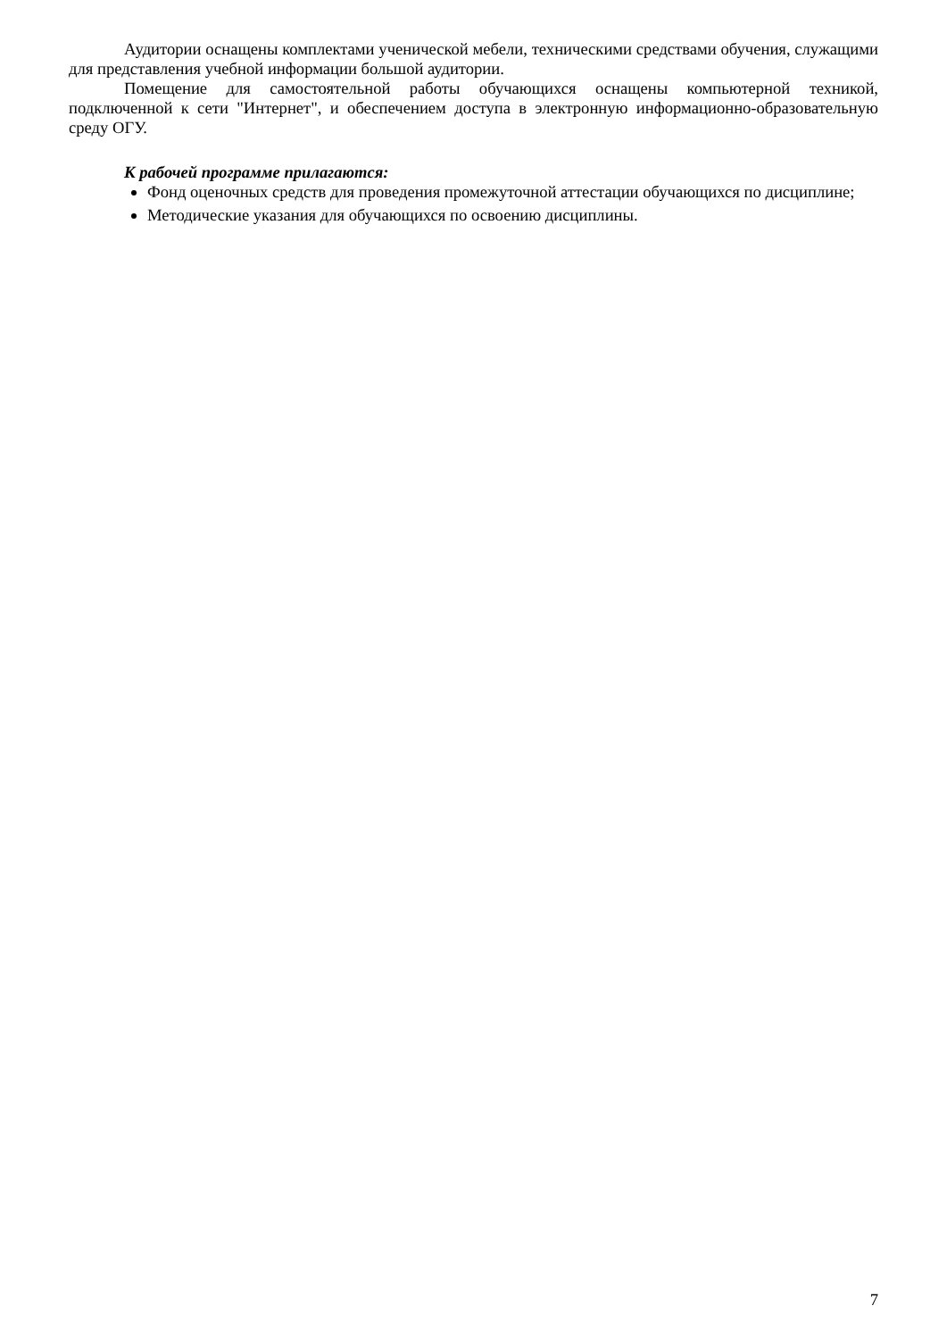Аудитории оснащены комплектами ученической мебели, техническими средствами обучения, служащими для представления учебной информации большой аудитории.
Помещение для самостоятельной работы обучающихся оснащены компьютерной техникой, подключенной к сети "Интернет", и обеспечением доступа в электронную информационно-образовательную среду ОГУ.
К рабочей программе прилагаются:
Фонд оценочных средств для проведения промежуточной аттестации обучающихся по дисциплине;
Методические указания для обучающихся по освоению дисциплины.
7